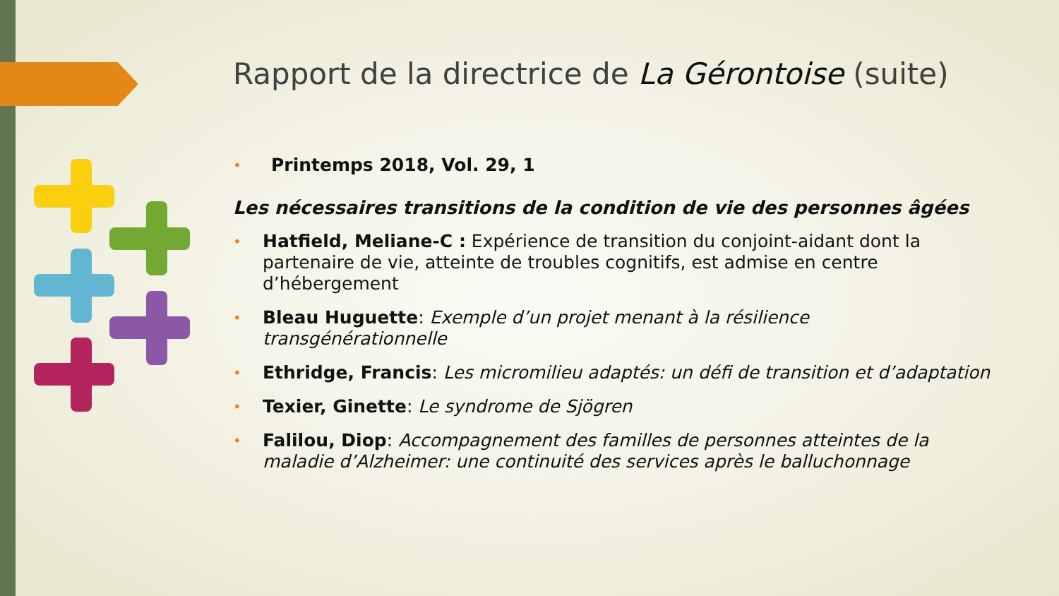Rapport de la directrice de La Gérontoise (suite)
• Printemps 2018, Vol. 29, 1
Les nécessaires transitions de la condition de vie des personnes âgées
• Hatfield, Meliane-C : Expérience de transition du conjoint-aidant dont la partenaire de vie, atteinte de troubles cognitifs, est admise en centre d’hébergement
• Bleau Huguette: Exemple d’un projet menant à la résilience transgénérationnelle
• Ethridge, Francis: Les micromilieu adaptés: un défi de transition et d’adaptation
• Texier, Ginette: Le syndrome de Sjögren
• Falilou, Diop: Accompagnement des familles de personnes atteintes de la maladie d’Alzheimer: une continuité des services après le balluchonnage